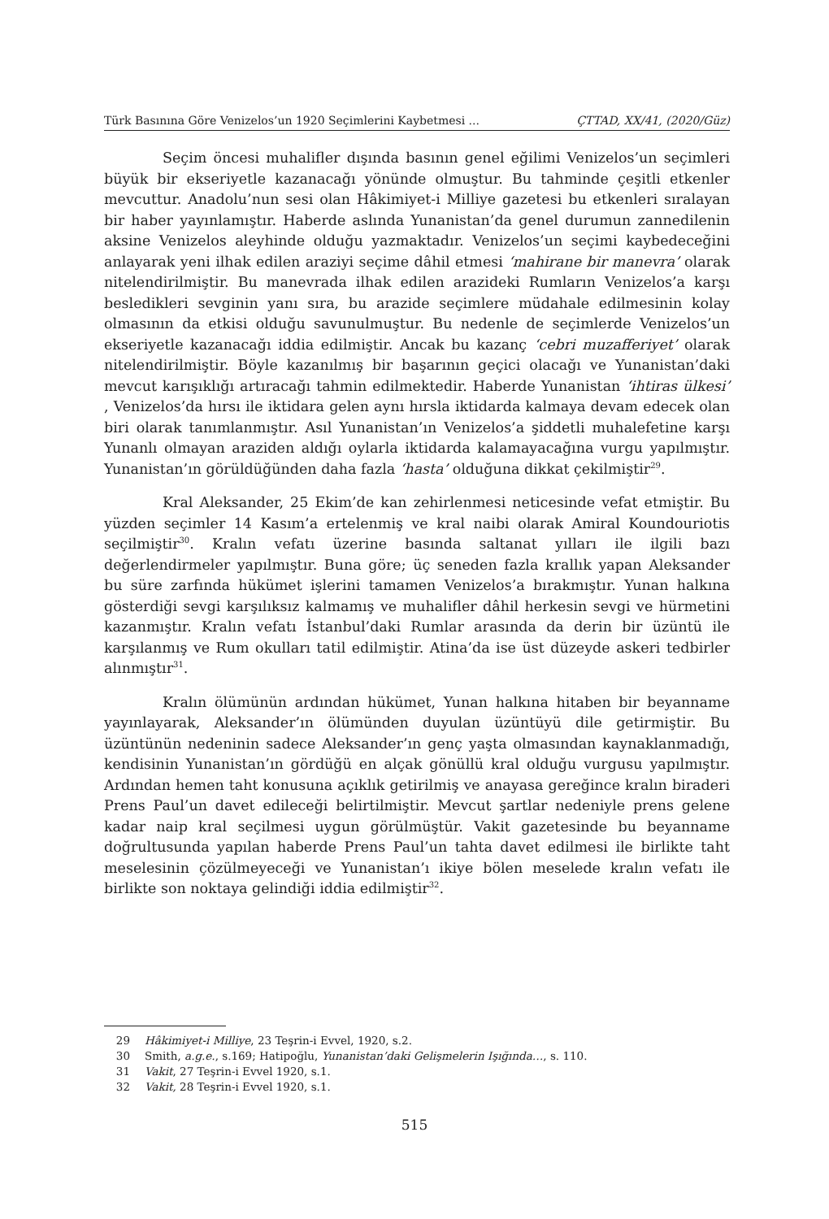Türk Basınına Göre Venizelos’un 1920 Seçimlerini Kaybetmesi ... ÇTTAD, XX/41, (2020/Güz)
Seçim öncesi muhalifler dışında basının genel eğilimi Venizelos’un seçimleri büyük bir ekseriyetle kazanacağı yönünde olmuştur. Bu tahminde çeşitli etkenler mevcuttur. Anadolu’nun sesi olan Hâkimiyet-i Milliye gazetesi bu etkenleri sıralayan bir haber yayınlamıştır. Haberde aslında Yunanistan’da genel durumun zannedilenin aksine Venizelos aleyhinde olduğu yazmaktadır. Venizelos’un seçimi kaybedeceğini anlayarak yeni ilhak edilen araziyi seçime dâhil etmesi ‘mahirane bir manevra’ olarak nitelendirilmiştir. Bu manevrada ilhak edilen arazideki Rumların Venizelos’a karşı besledikleri sevginin yanı sıra, bu arazide seçimlere müdahale edilmesinin kolay olmasının da etkisi olduğu savunulmuştur. Bu nedenle de seçimlerde Venizelos’un ekseriyetle kazanacağı iddia edilmiştir. Ancak bu kazanç ‘cebri muzafferiyet’ olarak nitelendirilmiştir. Böyle kazanılmış bir başarının geçici olacağı ve Yunanistan’daki mevcut karışıklığı artıracağı tahmin edilmektedir. Haberde Yunanistan ‘ihtiras ülkesi’ , Venizelos’da hırsı ile iktidara gelen aynı hırsla iktidarda kalmaya devam edecek olan biri olarak tanımlanmıştır. Asıl Yunanistan’ın Venizelos’a şiddetli muhalefetine karşı Yunanlı olmayan araziden aldığı oylarla iktidarda kalamayacağına vurgu yapılmıştır. Yunanistan’ın görüldüğünden daha fazla ‘hasta’ olduğuna dikkat çekilmiştir<sup>29</sup>.
Kral Aleksander, 25 Ekim’de kan zehirlenmesi neticesinde vefat etmiştir. Bu yüzden seçimler 14 Kasım’a ertelenmiş ve kral naibi olarak Amiral Koundouriotis seçilmiştir<sup>30</sup>. Kralın vefatı üzerine basında saltanat yılları ile ilgili bazı değerlendirmeler yapılmıştır. Buna göre; üç seneden fazla krallık yapan Aleksander bu süre zarfında hükümet işlerini tamamen Venizelos’a bırakmıştır. Yunan halkına gösterdiği sevgi karşılıksız kalmamış ve muhalifler dâhil herkesin sevgi ve hürmetini kazanmıştır. Kralın vefatı İstanbul’daki Rumlar arasında da derin bir üzüntü ile karşılanmış ve Rum okulları tatil edilmiştir. Atina’da ise üst düzeyde askeri tedbirler alınmıştır<sup>31</sup>.
Kralın ölümünün ardından hükümet, Yunan halkına hitaben bir beyanname yayınlayarak, Aleksander’ın ölümünden duyulan üzüntüyü dile getirmiştir. Bu üzüntünün nedeninin sadece Aleksander’ın genç yaşta olmasından kaynaklanmadığı, kendisinin Yunanistan’ın gördüğü en alçak gönüllü kral olduğu vurgusu yapılmıştır. Ardından hemen taht konusuna açıklık getirilmiş ve anayasa gereğince kralın biraderi Prens Paul’un davet edileceği belirtilmiştir. Mevcut şartlar nedeniyle prens gelene kadar naip kral seçilmesi uygun görülmüştür. Vakit gazetesinde bu beyanname doğrultusunda yapılan haberde Prens Paul’un tahta davet edilmesi ile birlikte taht meselesinin çözülmeyeceği ve Yunanistan’ı ikiye bölen meselede kralın vefatı ile birlikte son noktaya gelindiği iddia edilmiştir<sup>32</sup>.
29 Hâkimiyet-i Milliye, 23 Teşrin-i Evvel, 1920, s.2.
30 Smith, a.g.e., s.169; Hatipoğlu, Yunanistan’daki Gelişmelerin Işığında…, s. 110.
31 Vakit, 27 Teşrin-i Evvel 1920, s.1.
32 Vakit, 28 Teşrin-i Evvel 1920, s.1.
515